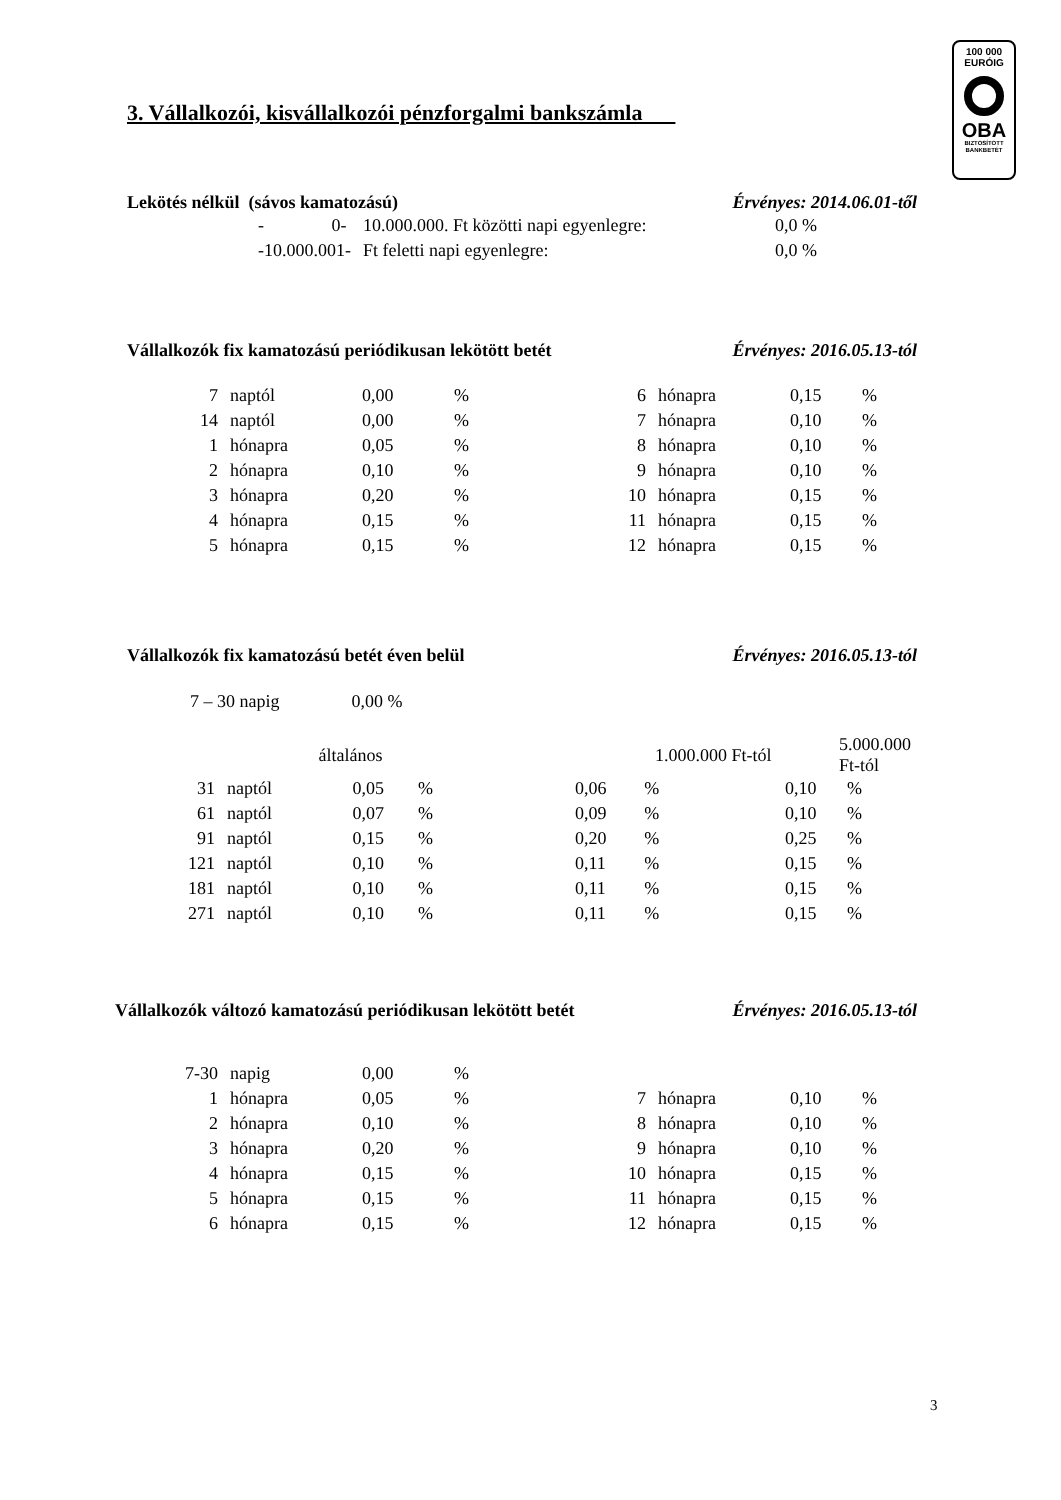100 000
EURÓIG
OBA
BIZTOSÍTOTT
BANKBETÉT
3. Vállalkozói, kisvállalkozói pénzforgalmi bankszámla
Lekötés nélkül (sávos kamatozású) Érvényes: 2014.06.01-től
| - 0- | 10.000.000. Ft közötti napi egyenlegre: | 0,0 % |
| -10.000.001- | Ft feletti napi egyenlegre: | 0,0 % |
Vállalkozók fix kamatozású periódikusan lekötött betét Érvényes: 2016.05.13-tól
| 7 | naptól | 0,00 | % | 6 | hónapra | 0,15 | % |
| 14 | naptól | 0,00 | % | 7 | hónapra | 0,10 | % |
| 1 | hónapra | 0,05 | % | 8 | hónapra | 0,10 | % |
| 2 | hónapra | 0,10 | % | 9 | hónapra | 0,10 | % |
| 3 | hónapra | 0,20 | % | 10 | hónapra | 0,15 | % |
| 4 | hónapra | 0,15 | % | 11 | hónapra | 0,15 | % |
| 5 | hónapra | 0,15 | % | 12 | hónapra | 0,15 | % |
Vállalkozók fix kamatozású betét éven belül Érvényes: 2016.05.13-tól
7 – 30 napig 0,00 %
| | | általános | | 1.000.000 Ft-tól | | 5.000.000 Ft-tól | |
| 31 | naptól | 0,05 | % | 0,06 | % | 0,10 | % |
| 61 | naptól | 0,07 | % | 0,09 | % | 0,10 | % |
| 91 | naptól | 0,15 | % | 0,20 | % | 0,25 | % |
| 121 | naptól | 0,10 | % | 0,11 | % | 0,15 | % |
| 181 | naptól | 0,10 | % | 0,11 | % | 0,15 | % |
| 271 | naptól | 0,10 | % | 0,11 | % | 0,15 | % |
Vállalkozók változó kamatozású periódikusan lekötött betét Érvényes: 2016.05.13-tól
| 7-30 | napig | 0,00 | % | | | | |
| 1 | hónapra | 0,05 | % | 7 | hónapra | 0,10 | % |
| 2 | hónapra | 0,10 | % | 8 | hónapra | 0,10 | % |
| 3 | hónapra | 0,20 | % | 9 | hónapra | 0,10 | % |
| 4 | hónapra | 0,15 | % | 10 | hónapra | 0,15 | % |
| 5 | hónapra | 0,15 | % | 11 | hónapra | 0,15 | % |
| 6 | hónapra | 0,15 | % | 12 | hónapra | 0,15 | % |
3